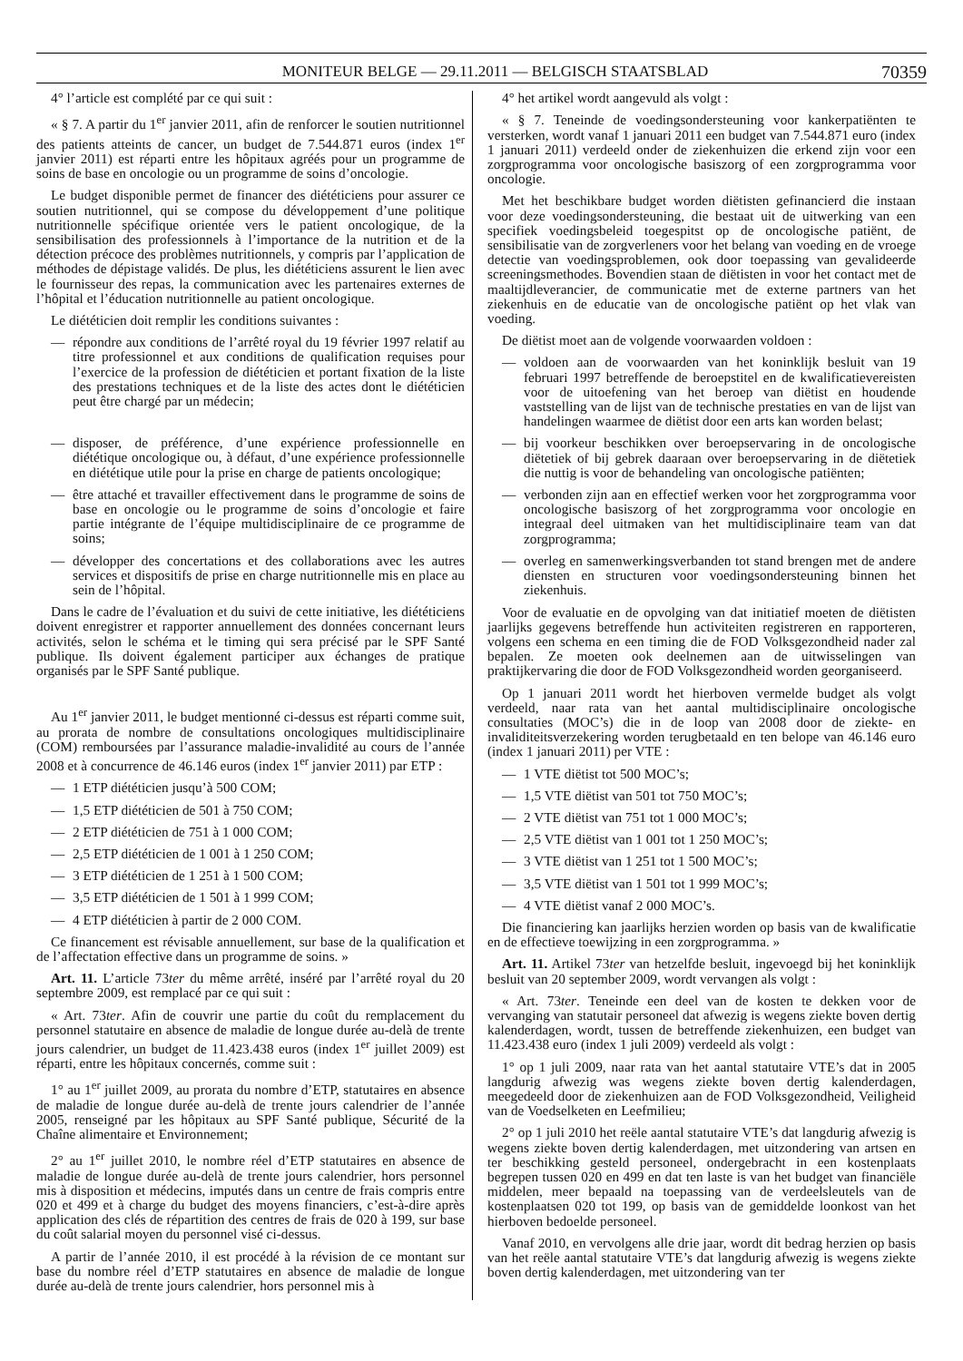MONITEUR BELGE — 29.11.2011 — BELGISCH STAATSBLAD
70359
4° l’article est complété par ce qui suit :
« § 7. A partir du 1<sup>er</sup> janvier 2011, afin de renforcer le soutien nutritionnel des patients atteints de cancer, un budget de 7.544.871 euros (index 1<sup>er</sup> janvier 2011) est réparti entre les hôpitaux agréés pour un programme de soins de base en oncologie ou un programme de soins d’oncologie.
Le budget disponible permet de financer des diététiciens pour assurer ce soutien nutritionnel, qui se compose du développement d’une politique nutritionnelle spécifique orientée vers le patient oncologique, de la sensibilisation des professionnels à l’importance de la nutrition et de la détection précoce des problèmes nutritionnels, y compris par l’application de méthodes de dépistage validés. De plus, les diététiciens assurent le lien avec le fournisseur des repas, la communication avec les partenaires externes de l’hôpital et l’éducation nutritionnelle au patient oncologique.
Le diététicien doit remplir les conditions suivantes :
— répondre aux conditions de l’arrêté royal du 19 février 1997 relatif au titre professionnel et aux conditions de qualification requises pour l’exercice de la profession de diététicien et portant fixation de la liste des prestations techniques et de la liste des actes dont le diététicien peut être chargé par un médecin;
— disposer, de préférence, d’une expérience professionnelle en diététique oncologique ou, à défaut, d’une expérience professionnelle en diététique utile pour la prise en charge de patients oncologique;
— être attaché et travailler effectivement dans le programme de soins de base en oncologie ou le programme de soins d’oncologie et faire partie intégrante de l’équipe multidisciplinaire de ce programme de soins;
— développer des concertations et des collaborations avec les autres services et dispositifs de prise en charge nutritionnelle mis en place au sein de l’hôpital.
Dans le cadre de l’évaluation et du suivi de cette initiative, les diététiciens doivent enregistrer et rapporter annuellement des données concernant leurs activités, selon le schéma et le timing qui sera précisé par le SPF Santé publique. Ils doivent également participer aux échanges de pratique organisés par le SPF Santé publique.
Au 1<sup>er</sup> janvier 2011, le budget mentionné ci-dessus est réparti comme suit, au prorata de nombre de consultations oncologiques multidisciplinaire (COM) remboursées par l’assurance maladie-invalidité au cours de l’année 2008 et à concurrence de 46.146 euros (index 1<sup>er</sup> janvier 2011) par ETP :
— 1 ETP diététicien jusqu’à 500 COM;
— 1,5 ETP diététicien de 501 à 750 COM;
— 2 ETP diététicien de 751 à 1 000 COM;
— 2,5 ETP diététicien de 1 001 à 1 250 COM;
— 3 ETP diététicien de 1 251 à 1 500 COM;
— 3,5 ETP diététicien de 1 501 à 1 999 COM;
— 4 ETP diététicien à partir de 2 000 COM.
Ce financement est révisable annuellement, sur base de la qualification et de l’affectation effective dans un programme de soins. »
Art. 11. L’article 73ter du même arrêté, inséré par l’arrêté royal du 20 septembre 2009, est remplacé par ce qui suit :
« Art. 73ter. Afin de couvrir une partie du coût du remplacement du personnel statutaire en absence de maladie de longue durée au-delà de trente jours calendrier, un budget de 11.423.438 euros (index 1<sup>er</sup> juillet 2009) est réparti, entre les hôpitaux concernés, comme suit :
1° au 1<sup>er</sup> juillet 2009, au prorata du nombre d’ETP, statutaires en absence de maladie de longue durée au-delà de trente jours calendrier de l’année 2005, renseigné par les hôpitaux au SPF Santé publique, Sécurité de la Chaîne alimentaire et Environnement;
2° au 1<sup>er</sup> juillet 2010, le nombre réel d’ETP statutaires en absence de maladie de longue durée au-delà de trente jours calendrier, hors personnel mis à disposition et médecins, imputés dans un centre de frais compris entre 020 et 499 et à charge du budget des moyens financiers, c’est-à-dire après application des clés de répartition des centres de frais de 020 à 199, sur base du coût salarial moyen du personnel visé ci-dessus.
A partir de l’année 2010, il est procédé à la révision de ce montant sur base du nombre réel d’ETP statutaires en absence de maladie de longue durée au-delà de trente jours calendrier, hors personnel mis à
4° het artikel wordt aangevuld als volgt :
« § 7. Teneinde de voedingsondersteuning voor kankerpatiënten te versterken, wordt vanaf 1 januari 2011 een budget van 7.544.871 euro (index 1 januari 2011) verdeeld onder de ziekenhuizen die erkend zijn voor een zorgprogramma voor oncologische basiszorg of een zorgprogramma voor oncologie.
Met het beschikbare budget worden diëtisten gefinancierd die instaan voor deze voedingsondersteuning, die bestaat uit de uitwerking van een specifiek voedingsbeleid toegespitst op de oncologische patiënt, de sensibilisatie van de zorgverleners voor het belang van voeding en de vroege detectie van voedingsproblemen, ook door toepassing van gevalideerde screeningsmethodes. Bovendien staan de diëtisten in voor het contact met de maaltijdleverancier, de communicatie met de externe partners van het ziekenhuis en de educatie van de oncologische patiënt op het vlak van voeding.
De diëtist moet aan de volgende voorwaarden voldoen :
— voldoen aan de voorwaarden van het koninklijk besluit van 19 februari 1997 betreffende de beroepstitel en de kwalificatievereisten voor de uitoefening van het beroep van diëtist en houdende vaststelling van de lijst van de technische prestaties en van de lijst van handelingen waarmee de diëtist door een arts kan worden belast;
— bij voorkeur beschikken over beroepservaring in de oncologische diëtetiek of bij gebrek daaraan over beroepservaring in de diëtetiek die nuttig is voor de behandeling van oncologische patiënten;
— verbonden zijn aan en effectief werken voor het zorgprogramma voor oncologische basiszorg of het zorgprogramma voor oncologie en integraal deel uitmaken van het multidisciplinaire team van dat zorgprogramma;
— overleg en samenwerkingsverbanden tot stand brengen met de andere diensten en structuren voor voedingsondersteuning binnen het ziekenhuis.
Voor de evaluatie en de opvolging van dat initiatief moeten de diëtisten jaarlijks gegevens betreffende hun activiteiten registreren en rapporteren, volgens een schema en een timing die de FOD Volksgezondheid nader zal bepalen. Ze moeten ook deelnemen aan de uitwisselingen van praktijkervaring die door de FOD Volksgezondheid worden georganiseerd.
Op 1 januari 2011 wordt het hierboven vermelde budget als volgt verdeeld, naar rata van het aantal multidisciplinaire oncologische consultaties (MOC’s) die in de loop van 2008 door de ziekte- en invaliditeitsverzekering worden terugbetaald en ten belope van 46.146 euro (index 1 januari 2011) per VTE :
— 1 VTE diëtist tot 500 MOC’s;
— 1,5 VTE diëtist van 501 tot 750 MOC’s;
— 2 VTE diëtist van 751 tot 1 000 MOC’s;
— 2,5 VTE diëtist van 1 001 tot 1 250 MOC’s;
— 3 VTE diëtist van 1 251 tot 1 500 MOC’s;
— 3,5 VTE diëtist van 1 501 tot 1 999 MOC’s;
— 4 VTE diëtist vanaf 2 000 MOC’s.
Die financiering kan jaarlijks herzien worden op basis van de kwalificatie en de effectieve toewijzing in een zorgprogramma. »
Art. 11. Artikel 73ter van hetzelfde besluit, ingevoegd bij het koninklijk besluit van 20 september 2009, wordt vervangen als volgt :
« Art. 73ter. Teneinde een deel van de kosten te dekken voor de vervanging van statutair personeel dat afwezig is wegens ziekte boven dertig kalenderdagen, wordt, tussen de betreffende ziekenhuizen, een budget van 11.423.438 euro (index 1 juli 2009) verdeeld als volgt :
1° op 1 juli 2009, naar rata van het aantal statutaire VTE’s dat in 2005 langdurig afwezig was wegens ziekte boven dertig kalenderdagen, meegedeeld door de ziekenhuizen aan de FOD Volksgezondheid, Veiligheid van de Voedselketen en Leefmilieu;
2° op 1 juli 2010 het reële aantal statutaire VTE’s dat langdurig afwezig is wegens ziekte boven dertig kalenderdagen, met uitzondering van artsen en ter beschikking gesteld personeel, ondergebracht in een kostenplaats begrepen tussen 020 en 499 en dat ten laste is van het budget van financiële middelen, meer bepaald na toepassing van de verdeelsleutels van de kostenplaatsen 020 tot 199, op basis van de gemiddelde loonkost van het hierboven bedoelde personeel.
Vanaf 2010, en vervolgens alle drie jaar, wordt dit bedrag herzien op basis van het reële aantal statutaire VTE’s dat langdurig afwezig is wegens ziekte boven dertig kalenderdagen, met uitzondering van ter